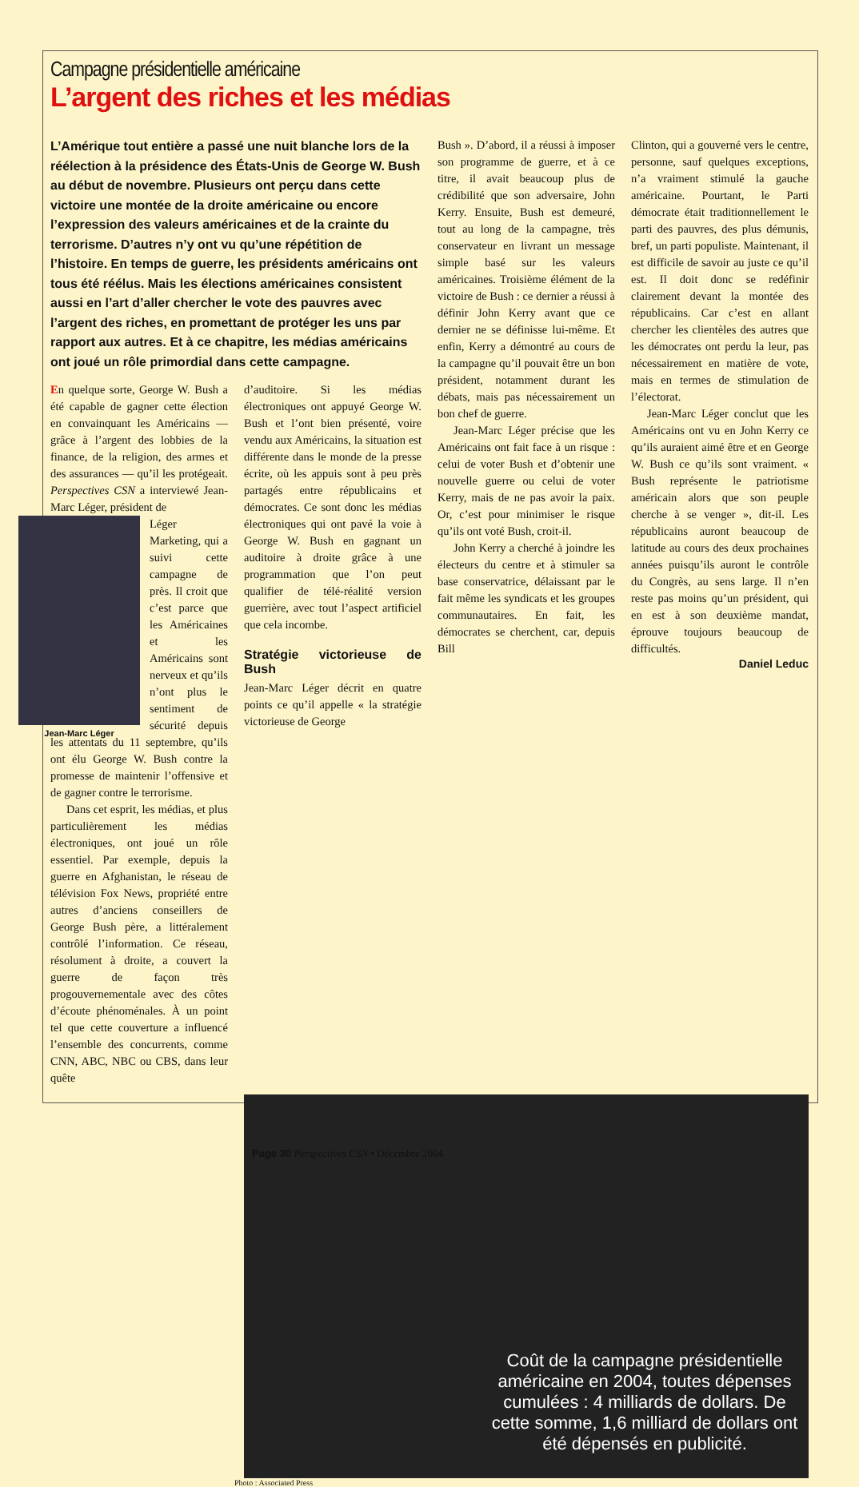Campagne présidentielle américaine
L’argent des riches et les médias
L’Amérique tout entière a passé une nuit blanche lors de la réélection à la présidence des États-Unis de George W. Bush au début de novembre. Plusieurs ont perçu dans cette victoire une montée de la droite américaine ou encore l’expression des valeurs américaines et de la crainte du terrorisme. D’autres n’y ont vu qu’une répétition de l’histoire. En temps de guerre, les présidents américains ont tous été réélus. Mais les élections américaines consistent aussi en l’art d’aller chercher le vote des pauvres avec l’argent des riches, en promettant de protéger les uns par rapport aux autres. Et à ce chapitre, les médias américains ont joué un rôle primordial dans cette campagne.
En quelque sorte, George W. Bush a été capable de gagner cette élection en convainquant les Américains — grâce à l’argent des lobbies de la finance, de la religion, des armes et des assurances — qu’il les protégeait. Perspectives CSN a interviewé Jean-Marc Léger, président de
Jean-Marc Léger
Léger Marketing, qui a suivi cette campagne de près. Il croit que c’est parce que les Américaines et les Américains sont nerveux et qu’ils n’ont plus le sentiment de sécurité depuis les attentats du 11 septembre, qu’ils ont élu George W. Bush contre la promesse de maintenir l’offensive et de gagner contre le terrorisme.
Dans cet esprit, les médias, et plus particulièrement les médias électroniques, ont joué un rôle essentiel. Par exemple, depuis la guerre en Afghanistan, le réseau de télévision Fox News, propriété entre autres d’anciens conseillers de George Bush père, a littéralement contrôlé l’information. Ce réseau, résolument à droite, a couvert la guerre de façon très progouvernementale avec des côtes d’écoute phénoménales. À un point tel que cette couverture a influencé l’ensemble des concurrents, comme CNN, ABC, NBC ou CBS, dans leur quête
d’auditoire. Si les médias électroniques ont appuyé George W. Bush et l’ont bien présenté, voire vendu aux Américains, la situation est différente dans le monde de la presse écrite, où les appuis sont à peu près partagés entre républicains et démocrates. Ce sont donc les médias électroniques qui ont pavé la voie à George W. Bush en gagnant un auditoire à droite grâce à une programmation que l’on peut qualifier de télé-réalité version guerrière, avec tout l’aspect artificiel que cela incombe.
Stratégie victorieuse de Bush
Jean-Marc Léger décrit en quatre points ce qu’il appelle « la stratégie victorieuse de George
Bush ». D’abord, il a réussi à imposer son programme de guerre, et à ce titre, il avait beaucoup plus de crédibilité que son adversaire, John Kerry. Ensuite, Bush est demeuré, tout au long de la campagne, très conservateur en livrant un message simple basé sur les valeurs américaines. Troisième élément de la victoire de Bush : ce dernier a réussi à définir John Kerry avant que ce dernier ne se définisse lui-même. Et enfin, Kerry a démontré au cours de la campagne qu’il pouvait être un bon président, notamment durant les débats, mais pas nécessairement un bon chef de guerre.
Jean-Marc Léger précise que les Américains ont fait face à un risque : celui de voter Bush et d’obtenir une nouvelle guerre ou celui de voter Kerry, mais de ne pas avoir la paix. Or, c’est pour minimiser le risque qu’ils ont voté Bush, croit-il.
John Kerry a cherché à joindre les électeurs du centre et à stimuler sa base conservatrice, délaissant par le fait même les syndicats et les groupes communautaires. En fait, les démocrates se cherchent, car, depuis Bill
Clinton, qui a gouverné vers le centre, personne, sauf quelques exceptions, n’a vraiment stimulé la gauche américaine. Pourtant, le Parti démocrate était traditionnellement le parti des pauvres, des plus démunis, bref, un parti populiste. Maintenant, il est difficile de savoir au juste ce qu’il est. Il doit donc se redéfinir clairement devant la montée des républicains. Car c’est en allant chercher les clientèles des autres que les démocrates ont perdu la leur, pas nécessairement en matière de vote, mais en termes de stimulation de l’électorat.
Jean-Marc Léger conclut que les Américains ont vu en John Kerry ce qu’ils auraient aimé être et en George W. Bush ce qu’ils sont vraiment. « Bush représente le patriotisme américain alors que son peuple cherche à se venger », dit-il. Les républicains auront beaucoup de latitude au cours des deux prochaines années puisqu’ils auront le contrôle du Congrès, au sens large. Il n’en reste pas moins qu’un président, qui en est à son deuxième mandat, éprouve toujours beaucoup de difficultés.
Daniel Leduc
Coût de la campagne présidentielle américaine en 2004, toutes dépenses cumulées : 4 milliards de dollars. De cette somme, 1,6 milliard de dollars ont été dépensés en publicité.
Photo : Associated Press
Page 30 Perspectives CSN • Décembre 2004